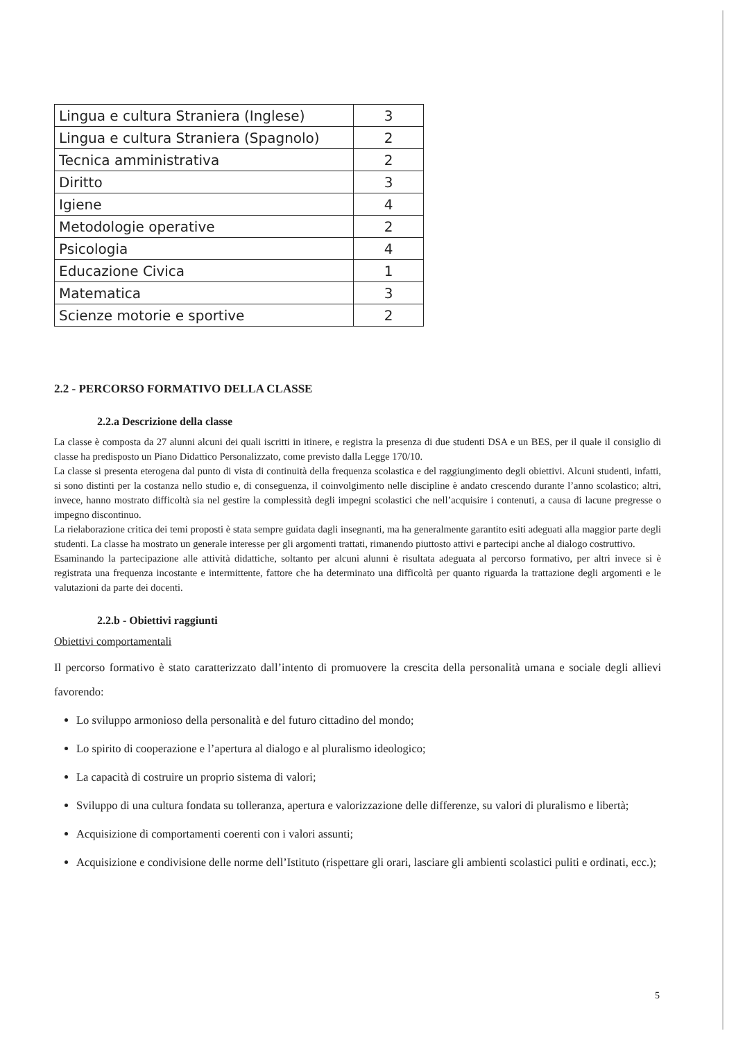| Lingua e cultura Straniera (Inglese) | 3 |
| Lingua e cultura Straniera (Spagnolo) | 2 |
| Tecnica amministrativa | 2 |
| Diritto | 3 |
| Igiene | 4 |
| Metodologie operative | 2 |
| Psicologia | 4 |
| Educazione Civica | 1 |
| Matematica | 3 |
| Scienze motorie e sportive | 2 |
2.2 - PERCORSO FORMATIVO DELLA CLASSE
2.2.a Descrizione della classe
La classe è composta da 27 alunni alcuni dei quali iscritti in itinere, e registra la presenza di due studenti DSA e un BES, per il quale il consiglio di classe ha predisposto un Piano Didattico Personalizzato, come previsto dalla Legge 170/10.
La classe si presenta eterogena dal punto di vista di continuità della frequenza scolastica e del raggiungimento degli obiettivi. Alcuni studenti, infatti, si sono distinti per la costanza nello studio e, di conseguenza, il coinvolgimento nelle discipline è andato crescendo durante l’anno scolastico; altri, invece, hanno mostrato difficoltà sia nel gestire la complessità degli impegni scolastici che nell’acquisire i contenuti, a causa di lacune pregresse o impegno discontinuo.
La rielaborazione critica dei temi proposti è stata sempre guidata dagli insegnanti, ma ha generalmente garantito esiti adeguati alla maggior parte degli studenti. La classe ha mostrato un generale interesse per gli argomenti trattati, rimanendo piuttosto attivi e partecipi anche al dialogo costruttivo.
Esaminando la partecipazione alle attività didattiche, soltanto per alcuni alunni è risultata adeguata al percorso formativo, per altri invece si è registrata una frequenza incostante e intermittente, fattore che ha determinato una difficoltà per quanto riguarda la trattazione degli argomenti e le valutazioni da parte dei docenti.
2.2.b - Obiettivi raggiunti
Obiettivi comportamentali
Il percorso formativo è stato caratterizzato dall’intento di promuovere la crescita della personalità umana e sociale degli allievi favorendo:
Lo sviluppo armonioso della personalità e del futuro cittadino del mondo;
Lo spirito di cooperazione e l’apertura al dialogo e al pluralismo ideologico;
La capacità di costruire un proprio sistema di valori;
Sviluppo di una cultura fondata su tolleranza, apertura e valorizzazione delle differenze, su valori di pluralismo e libertà;
Acquisizione di comportamenti coerenti con i valori assunti;
Acquisizione e condivisione delle norme dell’Istituto (rispettare gli orari, lasciare gli ambienti scolastici puliti e ordinati, ecc.);
5